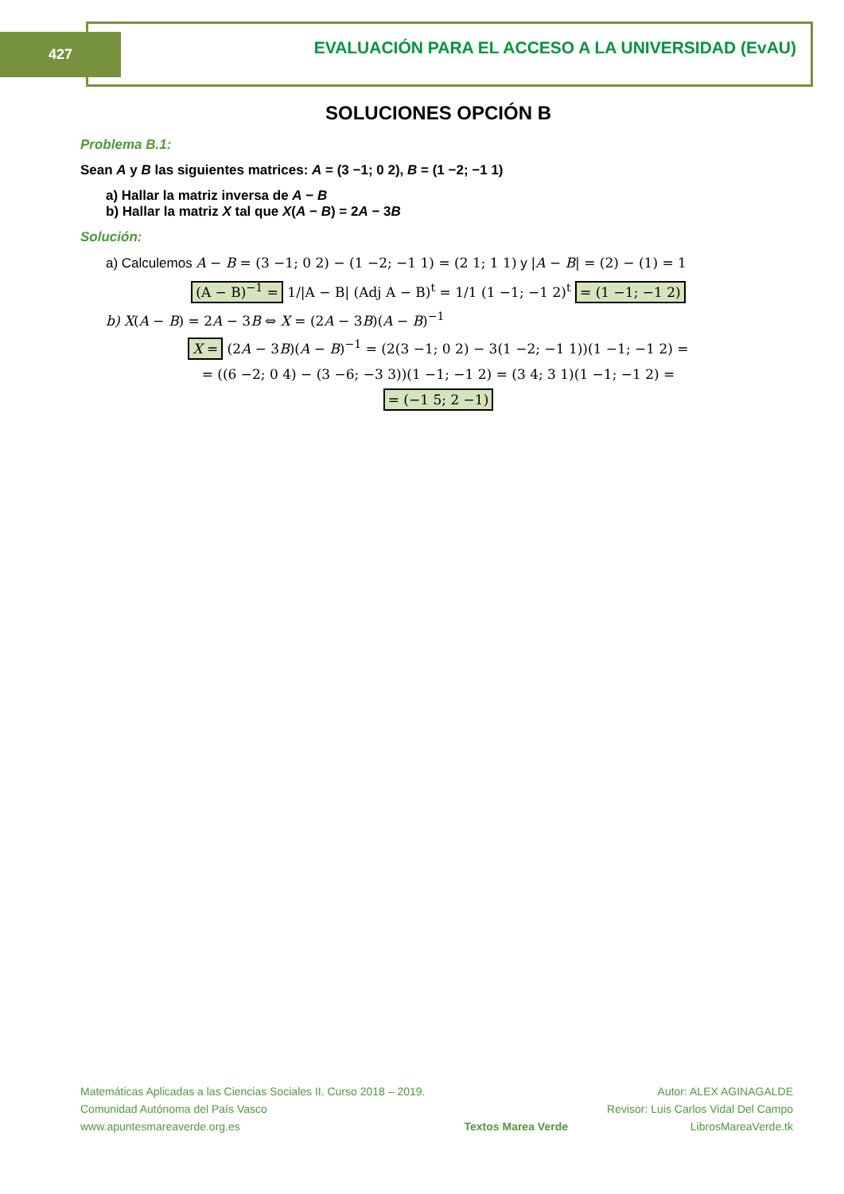427
EVALUACIÓN PARA EL ACCESO A LA UNIVERSIDAD (EvAU)
SOLUCIONES OPCIÓN B
Problema B.1:
Sean A y B las siguientes matrices: A = (3 −1; 0 2), B = (1 −2; −1 1)
a) Hallar la matriz inversa de A − B
b) Hallar la matriz X tal que X(A − B) = 2A − 3B
Solución:
a) Calculemos A − B = (3 −1; 0 2) − (1 −2; −1 1) = (2 1; 1 1) y |A − B| = (2) − (1) = 1
(A − B)<sup>−1</sup> = 1/|A − B| (Adj A − B)<sup>t</sup> = 1/1 (1 −1; −1 2)<sup>t</sup> = (1 −1; −1 2)
b) X(A − B) = 2A − 3B ⇔ X = (2A − 3B)(A − B)<sup>−1</sup>
X = (2A − 3B)(A − B)<sup>−1</sup> = (2(3 −1; 0 2) − 3(1 −2; −1 1))(1 −1; −1 2) =
= ((6 −2; 0 4) − (3 −6; −3 3))(1 −1; −1 2) = (3 4; 3 1)(1 −1; −1 2) =
= (−1 5; 2 −1)
Matemáticas Aplicadas a las Ciencias Sociales II. Curso 2018 – 2019.
Comunidad Autónoma del País Vasco
www.apuntesmareaverde.org.es
Textos Marea Verde Autor: ALEX AGINAGALDE
Revisor: Luis Carlos Vidal Del Campo
LibrosMareaVerde.tk